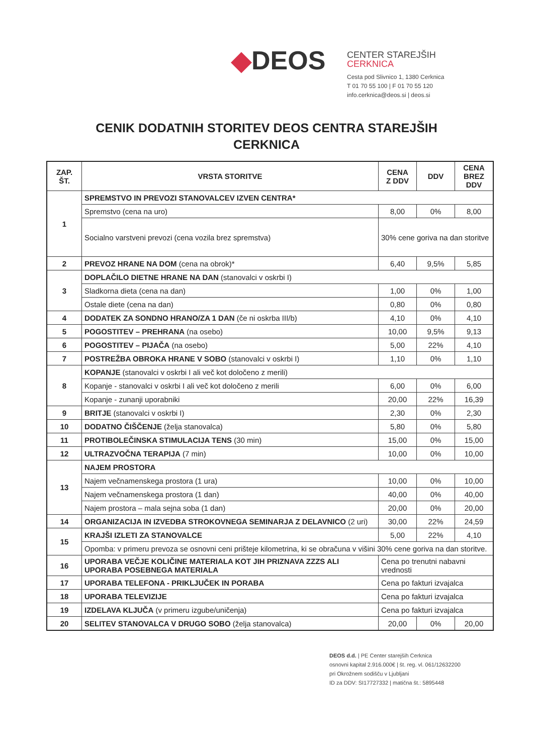◆DEOS
CENTER STAREJŠIH
CERKNICA
Cesta pod Slivnico 1, 1380 Cerknica
T 01 70 55 100 | F 01 70 55 120
info.cerknica@deos.si | deos.si
CENIK DODATNIH STORITEV DEOS CENTRA STAREJŠIH
CERKNICA
| ZAP. ŠT. | VRSTA STORITVE | CENA Z DDV | DDV | CENA BREZ DDV |
| --- | --- | --- | --- | --- |
| 1 | SPREMSTVO IN PREVOZI STANOVALCEV IZVEN CENTRA* | | | |
| | Spremstvo (cena na uro) | 8,00 | 0% | 8,00 |
| | Socialno varstveni prevozi (cena vozila brez spremstva) | 30% cene goriva na dan storitve | | |
| 2 | PREVOZ HRANE NA DOM (cena na obrok)* | 6,40 | 9,5% | 5,85 |
| 3 | DOPLAČILO DIETNE HRANE NA DAN (stanovalci v oskrbi I) | | | |
| | Sladkorna dieta (cena na dan) | 1,00 | 0% | 1,00 |
| | Ostale diete (cena na dan) | 0,80 | 0% | 0,80 |
| 4 | DODATEK ZA SONDNO HRANO/ZA 1 DAN (če ni oskrba III/b) | 4,10 | 0% | 4,10 |
| 5 | POGOSTITEV – PREHRANA (na osebo) | 10,00 | 9,5% | 9,13 |
| 6 | POGOSTITEV – PIJAČA (na osebo) | 5,00 | 22% | 4,10 |
| 7 | POSTREŽBA OBROKA HRANE V SOBO (stanovalci v oskrbi I) | 1,10 | 0% | 1,10 |
| 8 | KOPANJE (stanovalci v oskrbi I ali več kot določeno z merili) | | | |
| | Kopanje - stanovalci v oskrbi I ali več kot določeno z merili | 6,00 | 0% | 6,00 |
| | Kopanje - zunanji uporabniki | 20,00 | 22% | 16,39 |
| 9 | BRITJE (stanovalci v oskrbi I) | 2,30 | 0% | 2,30 |
| 10 | DODATNO ČIŠČENJE (želja stanovalca) | 5,80 | 0% | 5,80 |
| 11 | PROTIBOLEČINSKA STIMULACIJA TENS (30 min) | 15,00 | 0% | 15,00 |
| 12 | ULTRAZVOČNA TERAPIJA (7 min) | 10,00 | 0% | 10,00 |
| 13 | NAJEM PROSTORA | | | |
| | Najem večnamenskega prostora (1 ura) | 10,00 | 0% | 10,00 |
| | Najem večnamenskega prostora (1 dan) | 40,00 | 0% | 40,00 |
| | Najem prostora – mala sejna soba (1 dan) | 20,00 | 0% | 20,00 |
| 14 | ORGANIZACIJA IN IZVEDBA STROKOVNEGA SEMINARJA Z DELAVNICO (2 uri) | 30,00 | 22% | 24,59 |
| 15 | KRAJŠI IZLETI ZA STANOVALCE | 5,00 | 22% | 4,10 |
| | Opomba: v primeru prevoza se osnovni ceni prišteje kilometrina, ki se obračuna v višini 30% cene goriva na dan storitve. | | | |
| 16 | UPORABA VEČJE KOLIČINE MATERIALA KOT JIH PRIZNAVA ZZZS ALI UPORABA POSEBNEGA MATERIALA | Cena po trenutni nabavni vrednosti | | |
| 17 | UPORABA TELEFONA - PRIKLJUČEK IN PORABA | Cena po fakturi izvajalca | | |
| 18 | UPORABA TELEVIZIJE | Cena po fakturi izvajalca | | |
| 19 | IZDELAVA KLJUČA (v primeru izgube/uničenja) | Cena po fakturi izvajalca | | |
| 20 | SELITEV STANOVALCA V DRUGO SOBO (želja stanovalca) | 20,00 | 0% | 20,00 |
DEOS d.d. | PE Center starejših Cerknica
osnovni kapital 2.916.000€ | št. reg. vl. 061/12632200
pri Okrožnem sodišču v Ljubljani
ID za DDV: SI17727332 | matična št.: 5895448